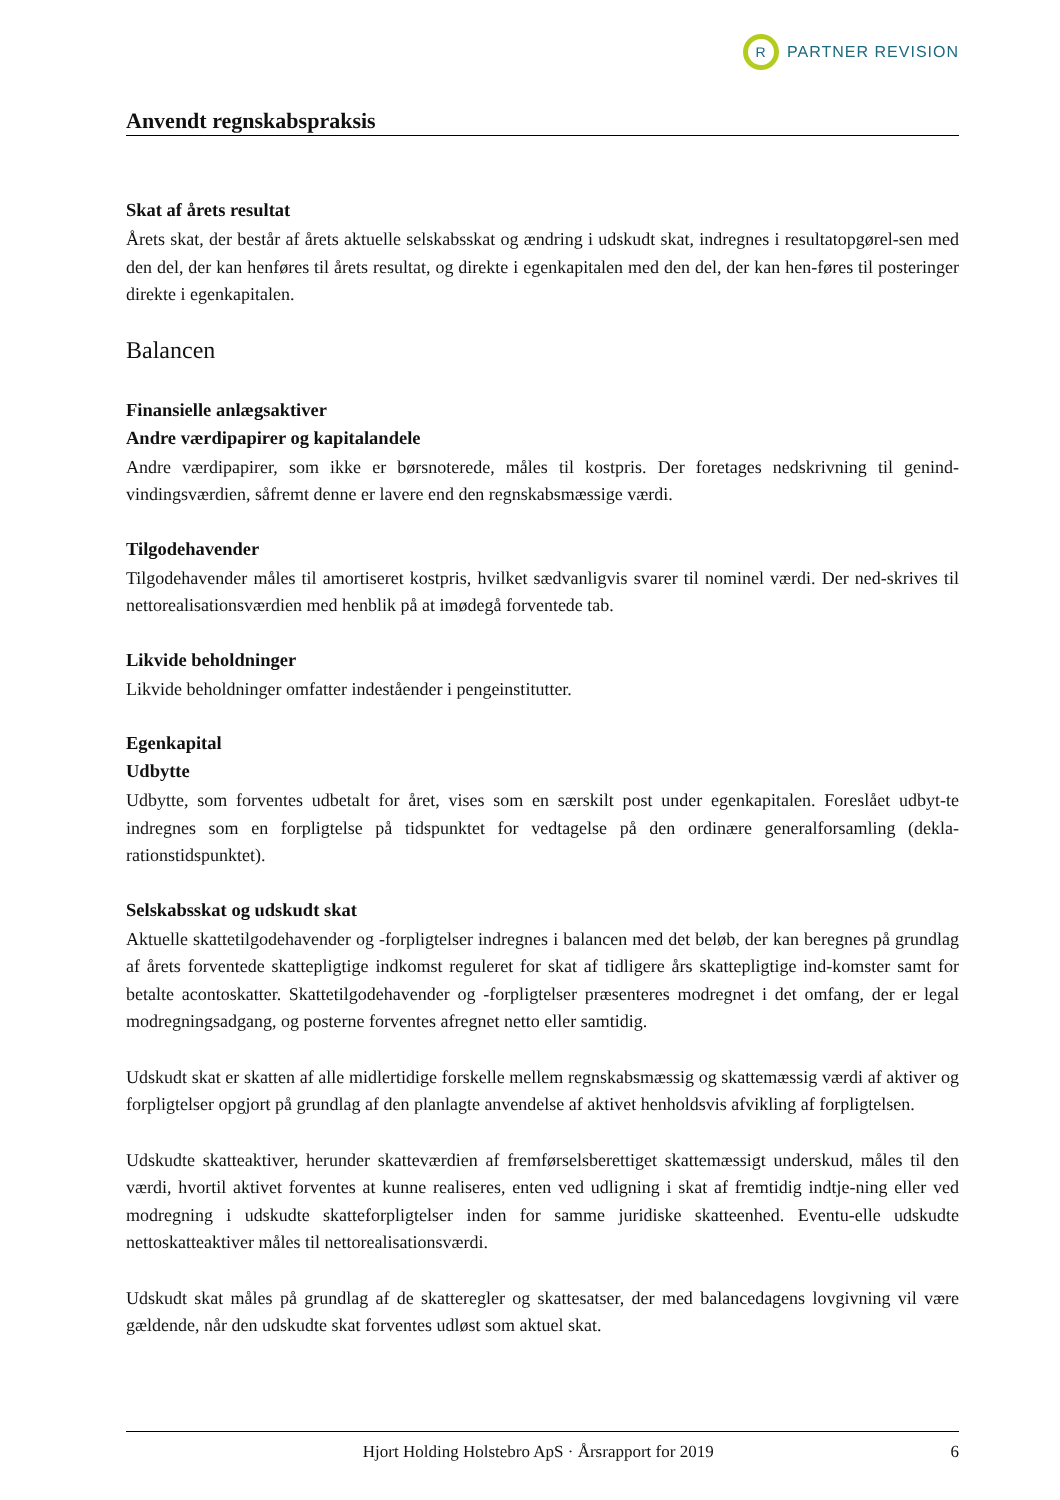R
PARTNER REVISION
Anvendt regnskabspraksis
Skat af årets resultat
Årets skat, der består af årets aktuelle selskabsskat og ændring i udskudt skat, indregnes i resultatopgørel-sen med den del, der kan henføres til årets resultat, og direkte i egenkapitalen med den del, der kan hen-føres til posteringer direkte i egenkapitalen.
Balancen
Finansielle anlægsaktiver
Andre værdipapirer og kapitalandele
Andre værdipapirer, som ikke er børsnoterede, måles til kostpris. Der foretages nedskrivning til genind-vindingsværdien, såfremt denne er lavere end den regnskabsmæssige værdi.
Tilgodehavender
Tilgodehavender måles til amortiseret kostpris, hvilket sædvanligvis svarer til nominel værdi. Der ned-skrives til nettorealisationsværdien med henblik på at imødegå forventede tab.
Likvide beholdninger
Likvide beholdninger omfatter indeståender i pengeinstitutter.
Egenkapital
Udbytte
Udbytte, som forventes udbetalt for året, vises som en særskilt post under egenkapitalen. Foreslået udbyt-te indregnes som en forpligtelse på tidspunktet for vedtagelse på den ordinære generalforsamling (dekla-rationstidspunktet).
Selskabsskat og udskudt skat
Aktuelle skattetilgodehavender og -forpligtelser indregnes i balancen med det beløb, der kan beregnes på grundlag af årets forventede skattepligtige indkomst reguleret for skat af tidligere års skattepligtige ind-komster samt for betalte acontoskatter. Skattetilgodehavender og -forpligtelser præsenteres modregnet i det omfang, der er legal modregningsadgang, og posterne forventes afregnet netto eller samtidig.
Udskudt skat er skatten af alle midlertidige forskelle mellem regnskabsmæssig og skattemæssig værdi af aktiver og forpligtelser opgjort på grundlag af den planlagte anvendelse af aktivet henholdsvis afvikling af forpligtelsen.
Udskudte skatteaktiver, herunder skatteværdien af fremførselsberettiget skattemæssigt underskud, måles til den værdi, hvortil aktivet forventes at kunne realiseres, enten ved udligning i skat af fremtidig indtje-ning eller ved modregning i udskudte skatteforpligtelser inden for samme juridiske skatteenhed. Eventu-elle udskudte nettoskatteaktiver måles til nettorealisationsværdi.
Udskudt skat måles på grundlag af de skatteregler og skattesatser, der med balancedagens lovgivning vil være gældende, når den udskudte skat forventes udløst som aktuel skat.
Hjort Holding Holstebro ApS · Årsrapport for 2019 6